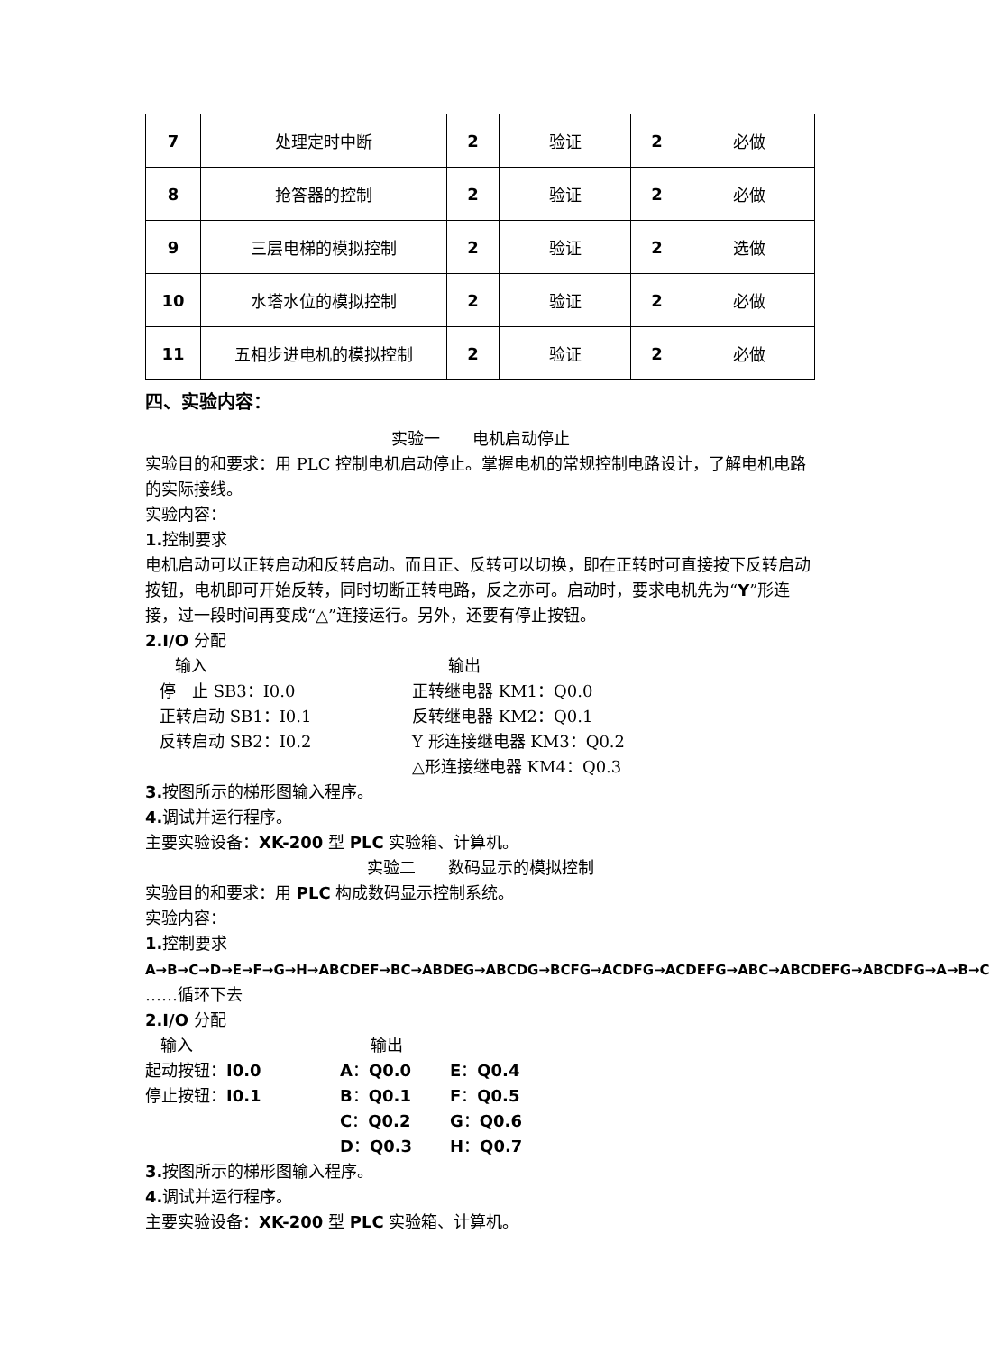| 7 | 处理定时中断 | 2 | 验证 | 2 | 必做 |
| 8 | 抢答器的控制 | 2 | 验证 | 2 | 必做 |
| 9 | 三层电梯的模拟控制 | 2 | 验证 | 2 | 选做 |
| 10 | 水塔水位的模拟控制 | 2 | 验证 | 2 | 必做 |
| 11 | 五相步进电机的模拟控制 | 2 | 验证 | 2 | 必做 |
四、实验内容：
实验一　　电机启动停止
实验目的和要求：用 PLC 控制电机启动停止。掌握电机的常规控制电路设计，了解电机电路的实际接线。
实验内容：
1. 控制要求
电机启动可以正转启动和反转启动。而且正、反转可以切换，即在正转时可直接按下反转启动按钮，电机即可开始反转，同时切断正转电路，反之亦可。启动时，要求电机先为“Y”形连接，过一段时间再变成“△”连接运行。另外，还要有停止按钮。
2.I/O 分配
输入 输出 停　止 SB3：I0.0 正转继电器 KM1：Q0.0 正转启动 SB1：I0.1 反转继电器 KM2：Q0.1 反转启动 SB2：I0.2 Y 形连接继电器 KM3：Q0.2 △形连接继电器 KM4：Q0.3
3. 按图所示的梯形图输入程序。
4. 调试并运行程序。
主要实验设备：XK-200 型 PLC 实验箱、计算机。
实验二　　数码显示的模拟控制
实验目的和要求：用 PLC 构成数码显示控制系统。
实验内容：
1. 控制要求
A→B→C→D→E→F→G→H→ABCDEF→BC→ABDEG→ABCDG→BCFG→ACDFG→ACDEFG→ABC→ABCDEFG→ABCDFG→A→B→C ……循环下去
2.I/O 分配
输入 输出 起动按钮：I0.0 A：Q0.0 E：Q0.4 停止按钮：I0.1 B：Q0.1 F：Q0.5 C：Q0.2 G：Q0.6 D：Q0.3 H：Q0.7
3. 按图所示的梯形图输入程序。
4. 调试并运行程序。
主要实验设备：XK-200 型 PLC 实验箱、计算机。